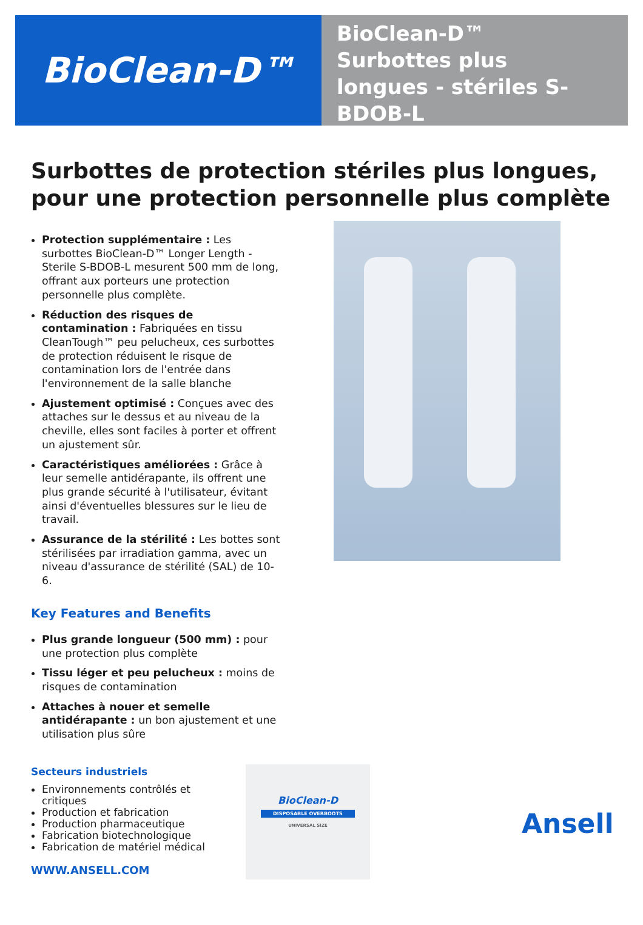BioClean-D™
BioClean-D™
Surbottes plus
longues - stériles S-
BDOB-L
Surbottes de protection stériles plus longues, pour une protection personnelle plus complète
Protection supplémentaire : Les surbottes BioClean-D™ Longer Length - Sterile S-BDOB-L mesurent 500 mm de long, offrant aux porteurs une protection personnelle plus complète.
Réduction des risques de contamination : Fabriquées en tissu CleanTough™ peu pelucheux, ces surbottes de protection réduisent le risque de contamination lors de l'entrée dans l'environnement de la salle blanche
Ajustement optimisé : Conçues avec des attaches sur le dessus et au niveau de la cheville, elles sont faciles à porter et offrent un ajustement sûr.
Caractéristiques améliorées : Grâce à leur semelle antidérapante, ils offrent une plus grande sécurité à l'utilisateur, évitant ainsi d'éventuelles blessures sur le lieu de travail.
Assurance de la stérilité : Les bottes sont stérilisées par irradiation gamma, avec un niveau d'assurance de stérilité (SAL) de 10-6.
Key Features and Benefits
Plus grande longueur (500 mm) : pour une protection plus complète
Tissu léger et peu pelucheux : moins de risques de contamination
Attaches à nouer et semelle antidérapante : un bon ajustement et une utilisation plus sûre
Secteurs industriels
Environnements contrôlés et critiques
Production et fabrication
Production pharmaceutique
Fabrication biotechnologique
Fabrication de matériel médical
WWW.ANSELL.COM
BioClean-D
DISPOSABLE OVERBOOTS
UNIVERSAL SIZE
Ansell